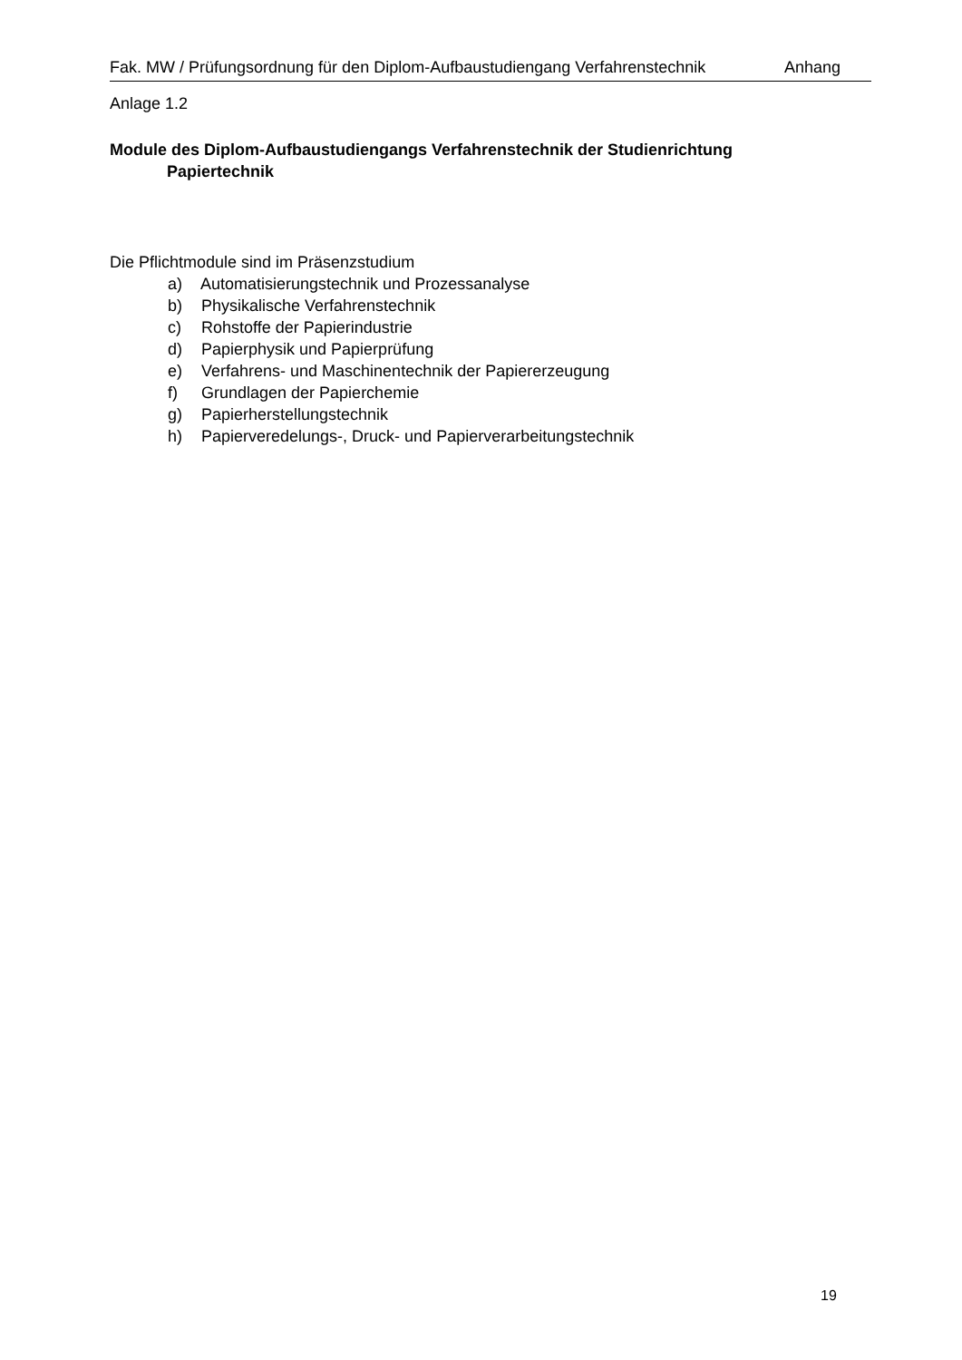Fak. MW / Prüfungsordnung für den Diplom-Aufbaustudiengang Verfahrenstechnik Anhang
Anlage 1.2
Module des Diplom-Aufbaustudiengangs Verfahrenstechnik der Studienrichtung Papiertechnik
Die Pflichtmodule sind im Präsenzstudium
a) Automatisierungstechnik und Prozessanalyse
b) Physikalische Verfahrenstechnik
c) Rohstoffe der Papierindustrie
d) Papierphysik und Papierprüfung
e) Verfahrens- und Maschinentechnik der Papiererzeugung
f) Grundlagen der Papierchemie
g) Papierherstellungstechnik
h) Papierveredelungs-, Druck- und Papierverarbeitungstechnik
19